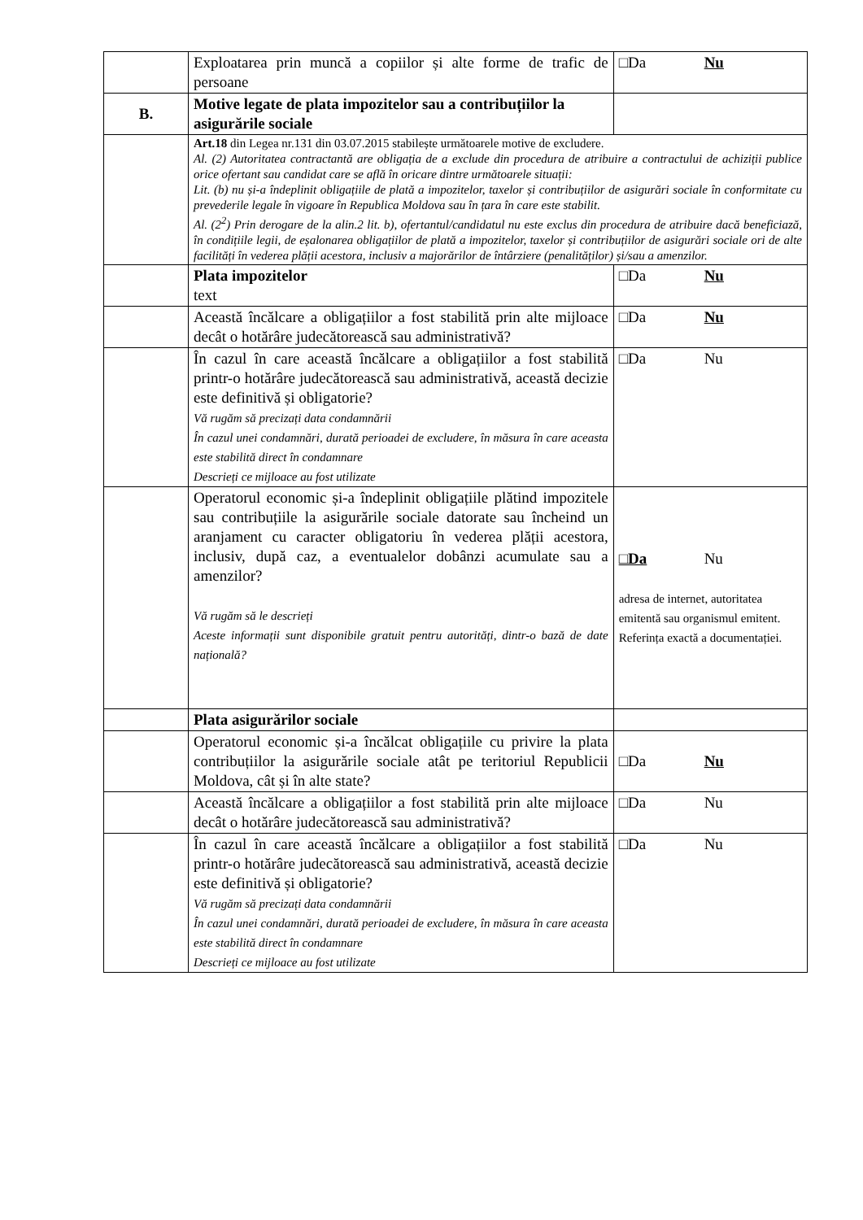| | Exploatarea prin muncă a copiilor și alte forme de trafic de persoane | □Da Nu |
| B. | Motive legate de plata impozitelor sau a contribuțiilor la asigurările sociale | |
| | Art.18 din Legea nr.131 din 03.07.2015 stabilește următoarele motive de excludere. Al. (2) Autoritatea contractantă are obligația de a exclude din procedura de atribuire a contractului de achiziții publice orice ofertant sau candidat care se află în oricare dintre următoarele situații: Lit. (b) nu și-a îndeplinit obligațiile de plată a impozitelor, taxelor și contribuțiilor de asigurări sociale în conformitate cu prevederile legale în vigoare în Republica Moldova sau în țara în care este stabilit. Al. (2<sup>2</sup>) Prin derogare de la alin.2 lit. b), ofertantul/candidatul nu este exclus din procedura de atribuire dacă beneficiază, în condițiile legii, de eșalonarea obligațiilor de plată a impozitelor, taxelor și contribuțiilor de asigurări sociale ori de alte facilități în vederea plății acestora, inclusiv a majorărilor de întârziere (penalităților) și/sau a amenzilor. | |
| | Plata impozitelor text | □Da Nu |
| | Această încălcare a obligațiilor a fost stabilită prin alte mijloace decât o hotărâre judecătorească sau administrativă? | □Da Nu |
| | În cazul în care această încălcare a obligațiilor a fost stabilită printr-o hotărâre judecătorească sau administrativă, această decizie este definitivă și obligatorie? Vă rugăm să precizați data condamnării În cazul unei condamnări, durată perioadei de excludere, în măsura în care aceasta este stabilită direct în condamnare Descrieți ce mijloace au fost utilizate | □Da Nu |
| | Operatorul economic și-a îndeplinit obligațiile plătind impozitele sau contribuțiile la asigurările sociale datorate sau încheind un aranjament cu caracter obligatoriu în vederea plății acestora, inclusiv, după caz, a eventualelor dobânzi acumulate sau a amenzilor? Vă rugăm să le descrieți Aceste informații sunt disponibile gratuit pentru autorități, dintr-o bază de date națională? | □Da Nu adresa de internet, autoritatea emitentă sau organismul emitent. Referința exactă a documentației. |
| | Plata asigurărilor sociale | |
| | Operatorul economic și-a încălcat obligațiile cu privire la plata contribuțiilor la asigurările sociale atât pe teritoriul Republicii Moldova, cât și în alte state? | □Da Nu |
| | Această încălcare a obligațiilor a fost stabilită prin alte mijloace decât o hotărâre judecătorească sau administrativă? | □Da Nu |
| | În cazul în care această încălcare a obligațiilor a fost stabilită printr-o hotărâre judecătorească sau administrativă, această decizie este definitivă și obligatorie? Vă rugăm să precizați data condamnării În cazul unei condamnări, durată perioadei de excludere, în măsura în care aceasta este stabilită direct în condamnare Descrieți ce mijloace au fost utilizate | □Da Nu |